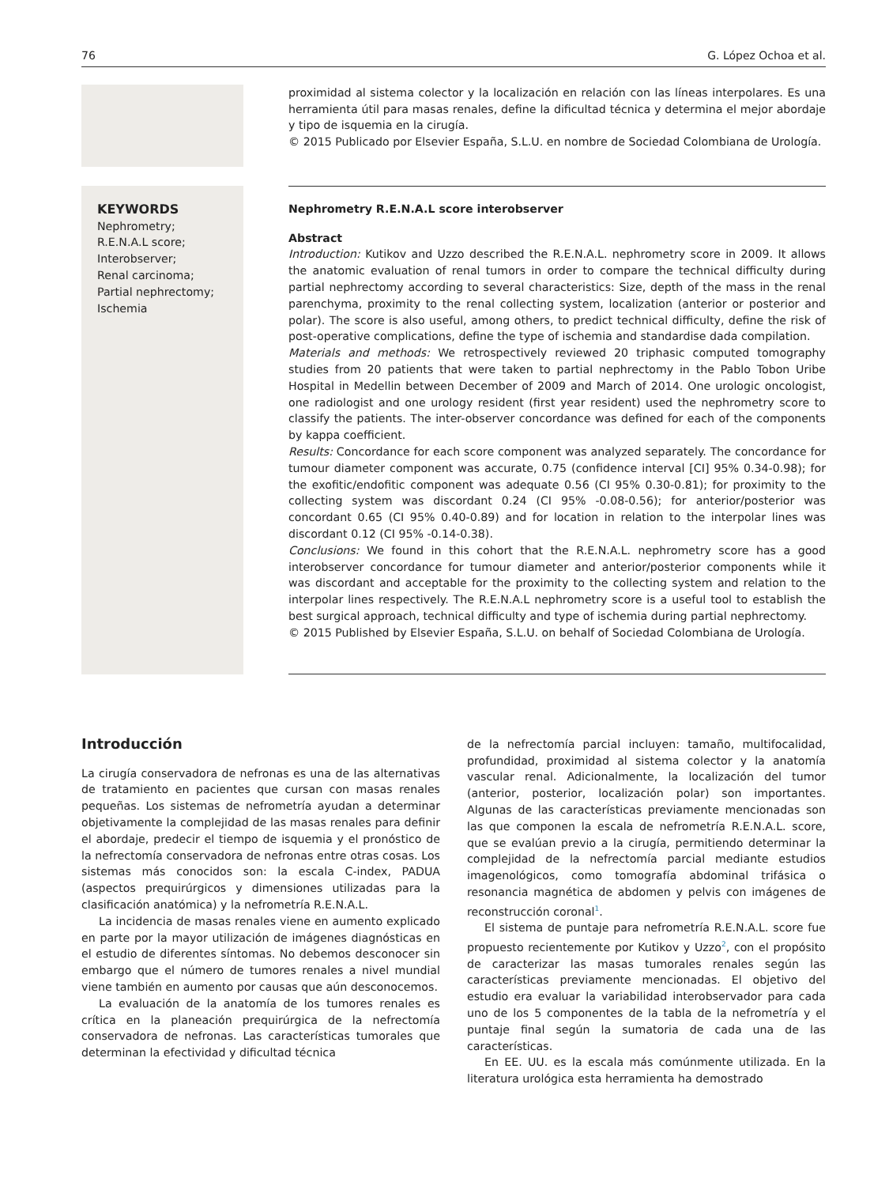76 G. López Ochoa et al.
proximidad al sistema colector y la localización en relación con las líneas interpolares. Es una herramienta útil para masas renales, define la dificultad técnica y determina el mejor abordaje y tipo de isquemia en la cirugía.
© 2015 Publicado por Elsevier España, S.L.U. en nombre de Sociedad Colombiana de Urología.
KEYWORDS
Nephrometry;
R.E.N.A.L score;
Interobserver;
Renal carcinoma;
Partial nephrectomy;
Ischemia
Nephrometry R.E.N.A.L score interobserver
Abstract
Introduction: Kutikov and Uzzo described the R.E.N.A.L. nephrometry score in 2009. It allows the anatomic evaluation of renal tumors in order to compare the technical difficulty during partial nephrectomy according to several characteristics: Size, depth of the mass in the renal parenchyma, proximity to the renal collecting system, localization (anterior or posterior and polar). The score is also useful, among others, to predict technical difficulty, define the risk of post-operative complications, define the type of ischemia and standardise dada compilation.
Materials and methods: We retrospectively reviewed 20 triphasic computed tomography studies from 20 patients that were taken to partial nephrectomy in the Pablo Tobon Uribe Hospital in Medellin between December of 2009 and March of 2014. One urologic oncologist, one radiologist and one urology resident (first year resident) used the nephrometry score to classify the patients. The inter-observer concordance was defined for each of the components by kappa coefficient.
Results: Concordance for each score component was analyzed separately. The concordance for tumour diameter component was accurate, 0.75 (confidence interval [CI] 95% 0.34-0.98); for the exofitic/endofitic component was adequate 0.56 (CI 95% 0.30-0.81); for proximity to the collecting system was discordant 0.24 (CI 95% -0.08-0.56); for anterior/posterior was concordant 0.65 (CI 95% 0.40-0.89) and for location in relation to the interpolar lines was discordant 0.12 (CI 95% -0.14-0.38).
Conclusions: We found in this cohort that the R.E.N.A.L. nephrometry score has a good interobserver concordance for tumour diameter and anterior/posterior components while it was discordant and acceptable for the proximity to the collecting system and relation to the interpolar lines respectively. The R.E.N.A.L nephrometry score is a useful tool to establish the best surgical approach, technical difficulty and type of ischemia during partial nephrectomy.
© 2015 Published by Elsevier España, S.L.U. on behalf of Sociedad Colombiana de Urología.
Introducción
La cirugía conservadora de nefronas es una de las alternativas de tratamiento en pacientes que cursan con masas renales pequeñas. Los sistemas de nefrometría ayudan a determinar objetivamente la complejidad de las masas renales para definir el abordaje, predecir el tiempo de isquemia y el pronóstico de la nefrectomía conservadora de nefronas entre otras cosas. Los sistemas más conocidos son: la escala C-index, PADUA (aspectos prequirúrgicos y dimensiones utilizadas para la clasificación anatómica) y la nefrometría R.E.N.A.L.
La incidencia de masas renales viene en aumento explicado en parte por la mayor utilización de imágenes diagnósticas en el estudio de diferentes síntomas. No debemos desconocer sin embargo que el número de tumores renales a nivel mundial viene también en aumento por causas que aún desconocemos.
La evaluación de la anatomía de los tumores renales es crítica en la planeación prequirúrgica de la nefrectomía conservadora de nefronas. Las características tumorales que determinan la efectividad y dificultad técnica
de la nefrectomía parcial incluyen: tamaño, multifocalidad, profundidad, proximidad al sistema colector y la anatomía vascular renal. Adicionalmente, la localización del tumor (anterior, posterior, localización polar) son importantes. Algunas de las características previamente mencionadas son las que componen la escala de nefrometría R.E.N.A.L. score, que se evalúan previo a la cirugía, permitiendo determinar la complejidad de la nefrectomía parcial mediante estudios imagenológicos, como tomografía abdominal trifásica o resonancia magnética de abdomen y pelvis con imágenes de reconstrucción coronal<sup>1</sup>.
El sistema de puntaje para nefrometría R.E.N.A.L. score fue propuesto recientemente por Kutikov y Uzzo<sup>2</sup>, con el propósito de caracterizar las masas tumorales renales según las características previamente mencionadas. El objetivo del estudio era evaluar la variabilidad interobservador para cada uno de los 5 componentes de la tabla de la nefrometría y el puntaje final según la sumatoria de cada una de las características.
En EE. UU. es la escala más comúnmente utilizada. En la literatura urológica esta herramienta ha demostrado